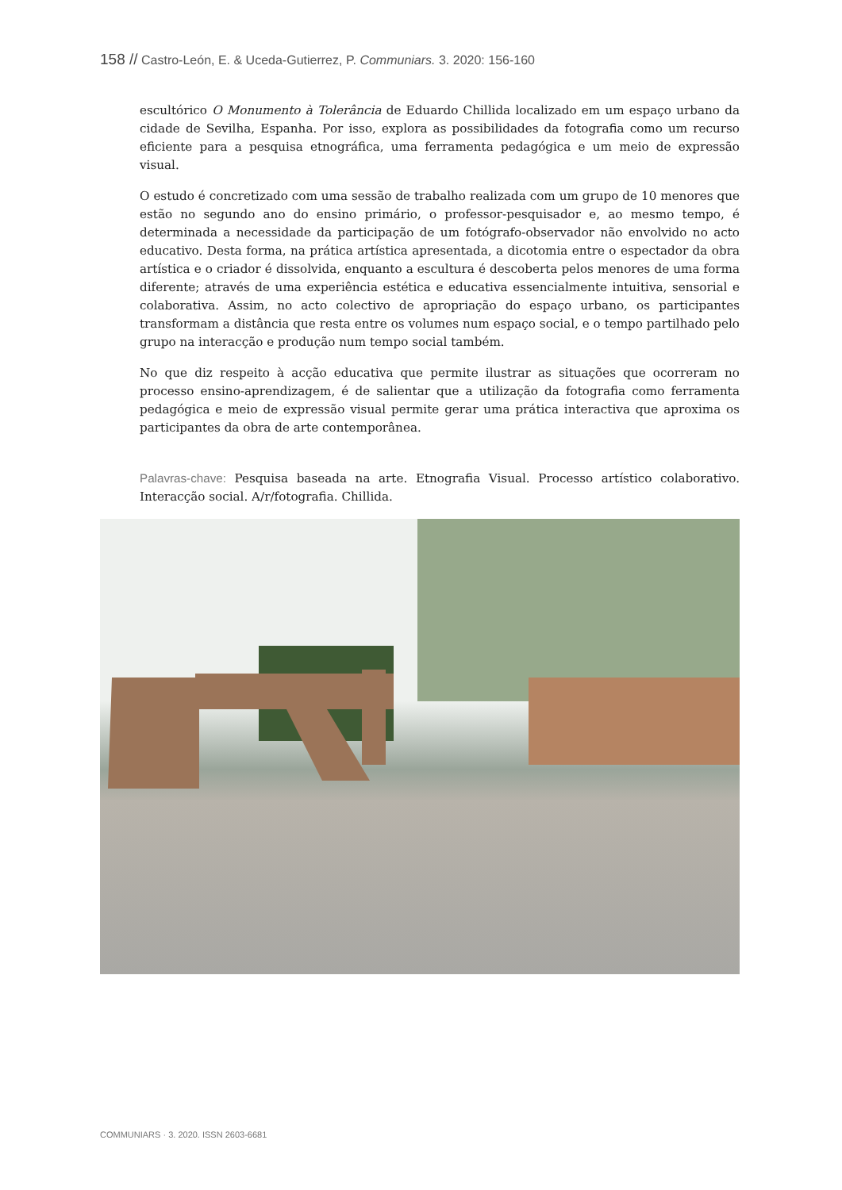158 // Castro-León, E. & Uceda-Gutierrez, P. Communiars. 3. 2020: 156-160
escultórico O Monumento à Tolerância de Eduardo Chillida localizado em um espaço urbano da cidade de Sevilha, Espanha. Por isso, explora as possibilidades da fotografia como um recurso eficiente para a pesquisa etnográfica, uma ferramenta pedagógica e um meio de expressão visual.
O estudo é concretizado com uma sessão de trabalho realizada com um grupo de 10 menores que estão no segundo ano do ensino primário, o professor-pesquisador e, ao mesmo tempo, é determinada a necessidade da participação de um fotógrafo-observador não envolvido no acto educativo. Desta forma, na prática artística apresentada, a dicotomia entre o espectador da obra artística e o criador é dissolvida, enquanto a escultura é descoberta pelos menores de uma forma diferente; através de uma experiência estética e educativa essencialmente intuitiva, sensorial e colaborativa. Assim, no acto colectivo de apropriação do espaço urbano, os participantes transformam a distância que resta entre os volumes num espaço social, e o tempo partilhado pelo grupo na interacção e produção num tempo social também.
No que diz respeito à acção educativa que permite ilustrar as situações que ocorreram no processo ensino-aprendizagem, é de salientar que a utilização da fotografia como ferramenta pedagógica e meio de expressão visual permite gerar uma prática interactiva que aproxima os participantes da obra de arte contemporânea.
Palavras-chave: Pesquisa baseada na arte. Etnografia Visual. Processo artístico colaborativo. Interacção social. A/r/fotografia. Chillida.
COMMUNIARS · 3. 2020. ISSN 2603-6681